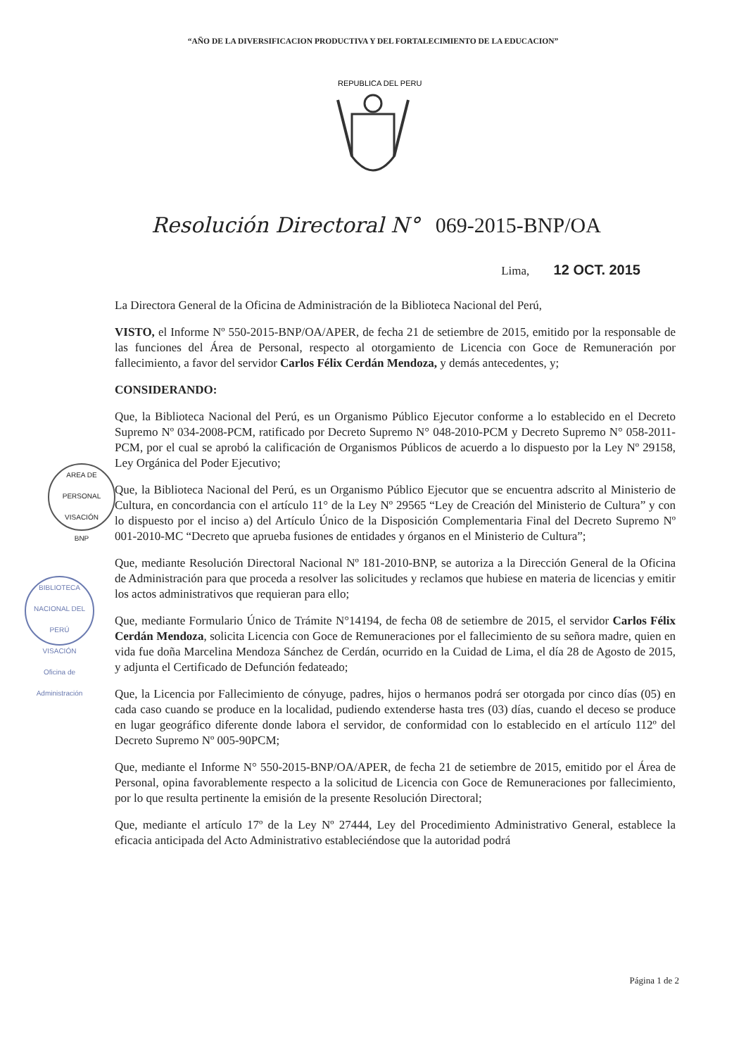“AÑO DE LA DIVERSIFICACION PRODUCTIVA Y DEL FORTALECIMIENTO DE LA EDUCACION”
REPUBLICA DEL PERU
Resolución Directoral N° 069-2015-BNP/OA
Lima, 12 OCT. 2015
AREA DE PERSONAL
VISACIÓN
BNP
BIBLIOTECA NACIONAL DEL PERÚ
VISACIÓN
Oficina de Administración
La Directora General de la Oficina de Administración de la Biblioteca Nacional del Perú,
VISTO, el Informe Nº 550-2015-BNP/OA/APER, de fecha 21 de setiembre de 2015, emitido por la responsable de las funciones del Área de Personal, respecto al otorgamiento de Licencia con Goce de Remuneración por fallecimiento, a favor del servidor Carlos Félix Cerdán Mendoza, y demás antecedentes, y;
CONSIDERANDO:
Que, la Biblioteca Nacional del Perú, es un Organismo Público Ejecutor conforme a lo establecido en el Decreto Supremo Nº 034-2008-PCM, ratificado por Decreto Supremo N° 048-2010-PCM y Decreto Supremo N° 058-2011-PCM, por el cual se aprobó la calificación de Organismos Públicos de acuerdo a lo dispuesto por la Ley Nº 29158, Ley Orgánica del Poder Ejecutivo;
Que, la Biblioteca Nacional del Perú, es un Organismo Público Ejecutor que se encuentra adscrito al Ministerio de Cultura, en concordancia con el artículo 11° de la Ley Nº 29565 “Ley de Creación del Ministerio de Cultura” y con lo dispuesto por el inciso a) del Artículo Único de la Disposición Complementaria Final del Decreto Supremo Nº 001-2010-MC “Decreto que aprueba fusiones de entidades y órganos en el Ministerio de Cultura”;
Que, mediante Resolución Directoral Nacional Nº 181-2010-BNP, se autoriza a la Dirección General de la Oficina de Administración para que proceda a resolver las solicitudes y reclamos que hubiese en materia de licencias y emitir los actos administrativos que requieran para ello;
Que, mediante Formulario Único de Trámite N°14194, de fecha 08 de setiembre de 2015, el servidor Carlos Félix Cerdán Mendoza, solicita Licencia con Goce de Remuneraciones por el fallecimiento de su señora madre, quien en vida fue doña Marcelina Mendoza Sánchez de Cerdán, ocurrido en la Cuidad de Lima, el día 28 de Agosto de 2015, y adjunta el Certificado de Defunción fedateado;
Que, la Licencia por Fallecimiento de cónyuge, padres, hijos o hermanos podrá ser otorgada por cinco días (05) en cada caso cuando se produce en la localidad, pudiendo extenderse hasta tres (03) días, cuando el deceso se produce en lugar geográfico diferente donde labora el servidor, de conformidad con lo establecido en el artículo 112º del Decreto Supremo Nº 005-90PCM;
Que, mediante el Informe N° 550-2015-BNP/OA/APER, de fecha 21 de setiembre de 2015, emitido por el Área de Personal, opina favorablemente respecto a la solicitud de Licencia con Goce de Remuneraciones por fallecimiento, por lo que resulta pertinente la emisión de la presente Resolución Directoral;
Que, mediante el artículo 17º de la Ley Nº 27444, Ley del Procedimiento Administrativo General, establece la eficacia anticipada del Acto Administrativo estableciéndose que la autoridad podrá
Página 1 de 2